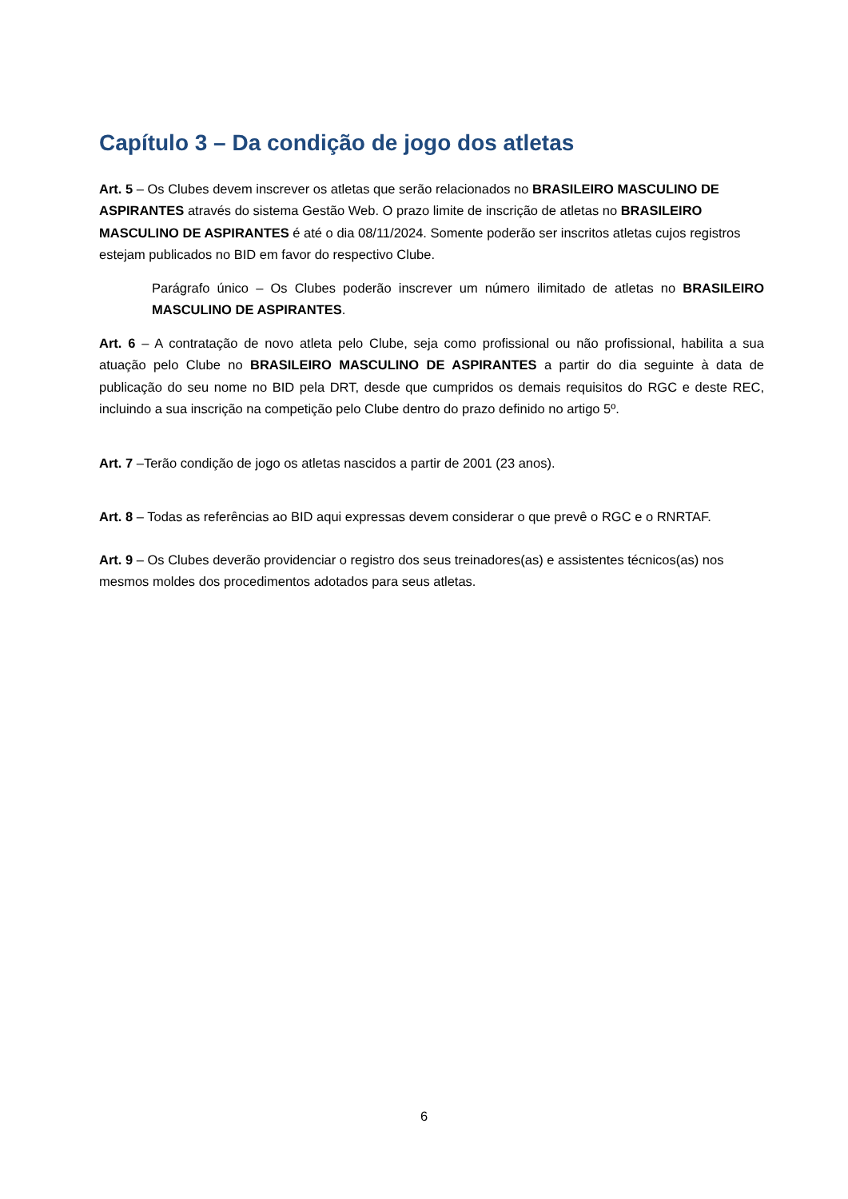Capítulo 3 – Da condição de jogo dos atletas
Art. 5 – Os Clubes devem inscrever os atletas que serão relacionados no BRASILEIRO MASCULINO DE ASPIRANTES através do sistema Gestão Web. O prazo limite de inscrição de atletas no BRASILEIRO MASCULINO DE ASPIRANTES é até o dia 08/11/2024. Somente poderão ser inscritos atletas cujos registros estejam publicados no BID em favor do respectivo Clube.
Parágrafo único – Os Clubes poderão inscrever um número ilimitado de atletas no BRASILEIRO MASCULINO DE ASPIRANTES.
Art. 6 – A contratação de novo atleta pelo Clube, seja como profissional ou não profissional, habilita a sua atuação pelo Clube no BRASILEIRO MASCULINO DE ASPIRANTES a partir do dia seguinte à data de publicação do seu nome no BID pela DRT, desde que cumpridos os demais requisitos do RGC e deste REC, incluindo a sua inscrição na competição pelo Clube dentro do prazo definido no artigo 5º.
Art. 7 –Terão condição de jogo os atletas nascidos a partir de 2001 (23 anos).
Art. 8 – Todas as referências ao BID aqui expressas devem considerar o que prevê o RGC e o RNRTAF.
Art. 9 – Os Clubes deverão providenciar o registro dos seus treinadores(as) e assistentes técnicos(as) nos mesmos moldes dos procedimentos adotados para seus atletas.
6